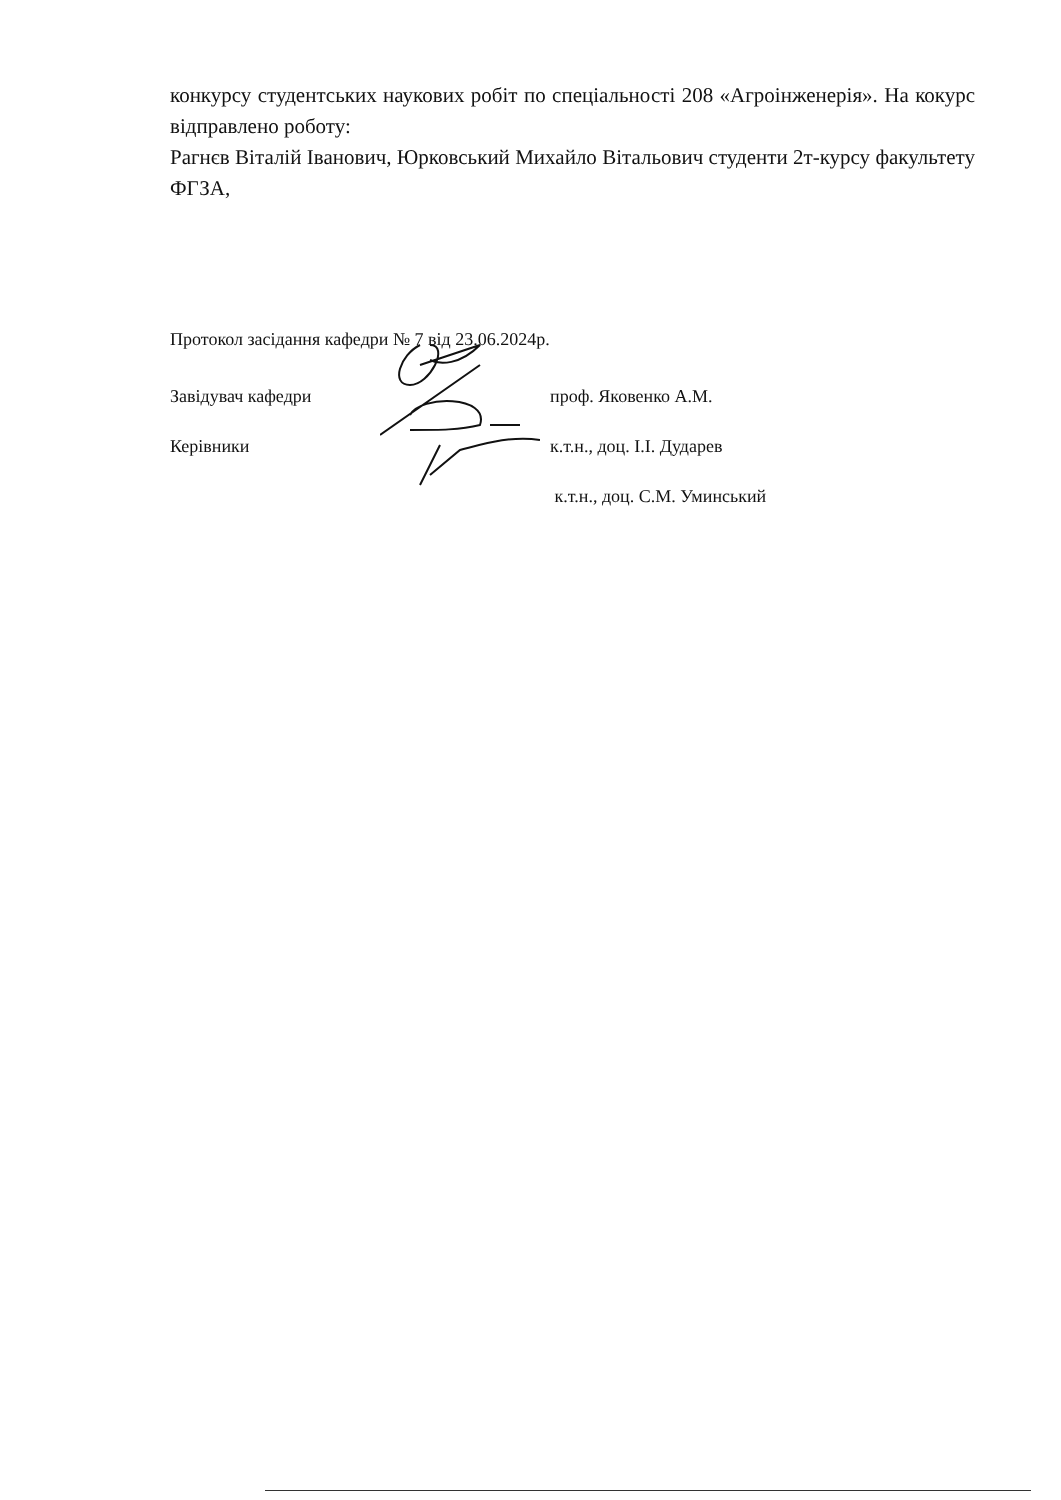конкурсу студентських наукових робіт по спеціальності 208 «Агроінженерія». На кокурс відправлено роботу:
Рагнєв Віталій Іванович, Юрковський Михайло Вітальович студенти 2т-курсу факультету ФГЗА,
Протокол засідання кафедри № 7 від 23.06.2024р.
Завідувач кафедри проф. Яковенко А.М.
Керівники к.т.н., доц. І.І. Дударев
к.т.н., доц. С.М. Уминський